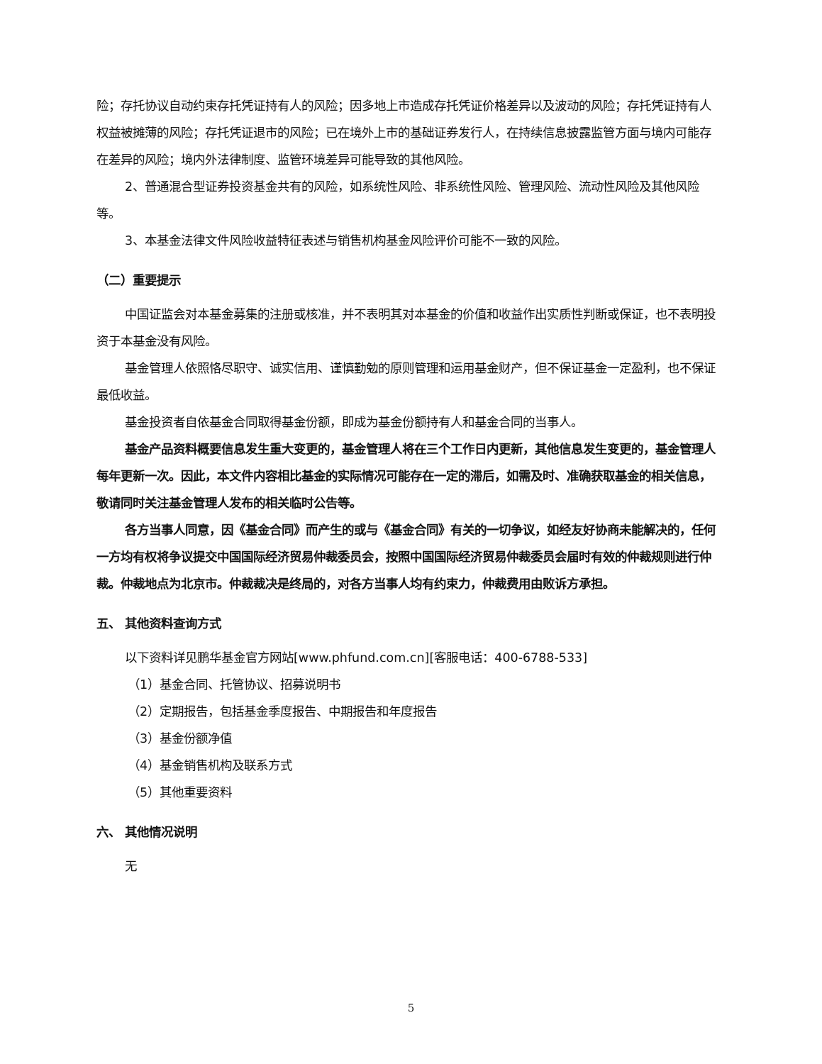险；存托协议自动约束存托凭证持有人的风险；因多地上市造成存托凭证价格差异以及波动的风险；存托凭证持有人权益被摊薄的风险；存托凭证退市的风险；已在境外上市的基础证券发行人，在持续信息披露监管方面与境内可能存在差异的风险；境内外法律制度、监管环境差异可能导致的其他风险。
2、普通混合型证券投资基金共有的风险，如系统性风险、非系统性风险、管理风险、流动性风险及其他风险等。
3、本基金法律文件风险收益特征表述与销售机构基金风险评价可能不一致的风险。
（二）重要提示
中国证监会对本基金募集的注册或核准，并不表明其对本基金的价值和收益作出实质性判断或保证，也不表明投资于本基金没有风险。
基金管理人依照恪尽职守、诚实信用、谨慎勤勉的原则管理和运用基金财产，但不保证基金一定盈利，也不保证最低收益。
基金投资者自依基金合同取得基金份额，即成为基金份额持有人和基金合同的当事人。
基金产品资料概要信息发生重大变更的，基金管理人将在三个工作日内更新，其他信息发生变更的，基金管理人每年更新一次。因此，本文件内容相比基金的实际情况可能存在一定的滞后，如需及时、准确获取基金的相关信息，敬请同时关注基金管理人发布的相关临时公告等。
各方当事人同意，因《基金合同》而产生的或与《基金合同》有关的一切争议，如经友好协商未能解决的，任何一方均有权将争议提交中国国际经济贸易仲裁委员会，按照中国国际经济贸易仲裁委员会届时有效的仲裁规则进行仲裁。仲裁地点为北京市。仲裁裁决是终局的，对各方当事人均有约束力，仲裁费用由败诉方承担。
五、 其他资料查询方式
以下资料详见鹏华基金官方网站[www.phfund.com.cn][客服电话：400-6788-533]
（1）基金合同、托管协议、招募说明书
（2）定期报告，包括基金季度报告、中期报告和年度报告
（3）基金份额净值
（4）基金销售机构及联系方式
（5）其他重要资料
六、 其他情况说明
无
5